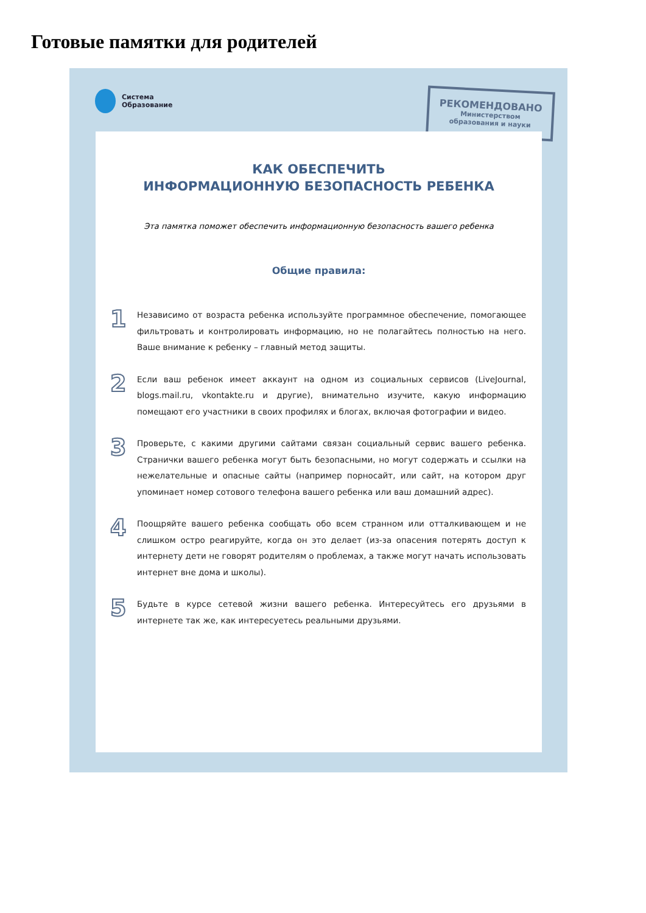Готовые памятки для родителей
Система
Образование
РЕКОМЕНДОВАНО
Министерством
образования и науки
КАК ОБЕСПЕЧИТЬ
ИНФОРМАЦИОННУЮ БЕЗОПАСНОСТЬ РЕБЕНКА
Эта памятка поможет обеспечить информационную безопасность вашего ребенка
Общие правила:
1
Независимо от возраста ребенка используйте программное обеспечение, помогающее фильтровать и контролировать информацию, но не полагайтесь полностью на него. Ваше внимание к ребенку – главный метод защиты.
2
Если ваш ребенок имеет аккаунт на одном из социальных сервисов (LiveJournal, blogs.mail.ru, vkontakte.ru и другие), внимательно изучите, какую информацию помещают его участники в своих профилях и блогах, включая фотографии и видео.
3
Проверьте, с какими другими сайтами связан социальный сервис вашего ребенка. Странички вашего ребенка могут быть безопасными, но могут содержать и ссылки на нежелательные и опасные сайты (например порносайт, или сайт, на котором друг упоминает номер сотового телефона вашего ребенка или ваш домашний адрес).
4
Поощряйте вашего ребенка сообщать обо всем странном или отталкивающем и не слишком остро реагируйте, когда он это делает (из-за опасения потерять доступ к интернету дети не говорят родителям о проблемах, а также могут начать использовать интернет вне дома и школы).
5
Будьте в курсе сетевой жизни вашего ребенка. Интересуйтесь его друзьями в интернете так же, как интересуетесь реальными друзьями.